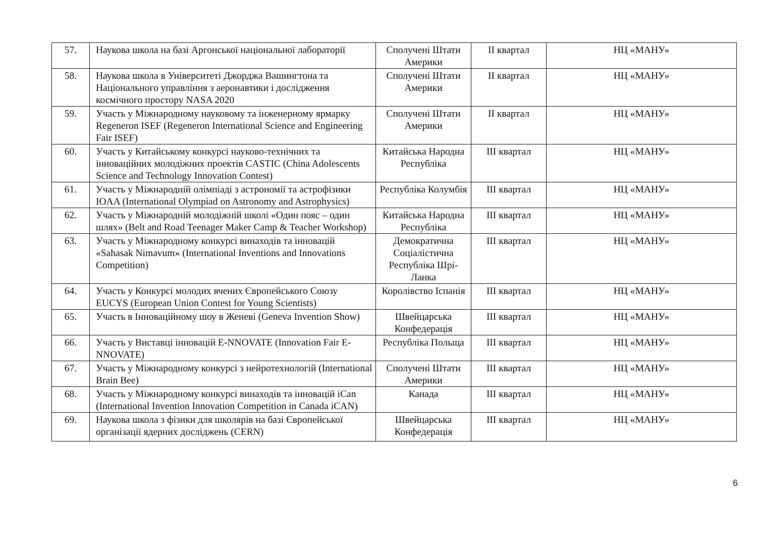| 57. | Наукова школа на базі Аргонської національної лабораторії | Сполучені Штати Америки | II квартал | НЦ «МАНУ» |
| 58. | Наукова школа в Університеті Джорджа Вашингтона та Національного управління з аеронавтики і дослідження космічного простору NASA 2020 | Сполучені Штати Америки | II квартал | НЦ «МАНУ» |
| 59. | Участь у Міжнародному науковому та інженерному ярмарку Regeneron ISEF (Regeneron International Science and Engineering Fair ISEF) | Сполучені Штати Америки | II квартал | НЦ «МАНУ» |
| 60. | Участь у Китайському конкурсі науково-технічних та інноваційних молодіжних проектів CASTIC (China Adolescents Science and Technology Innovation Contest) | Китайська Народна Республіка | III квартал | НЦ «МАНУ» |
| 61. | Участь у Міжнародній олімпіаді з астрономії та астрофізики IOAA (International Olympiad on Astronomy and Astrophysics) | Республіка Колумбія | III квартал | НЦ «МАНУ» |
| 62. | Участь у Міжнародній молодіжній школі «Один пояс – один шлях» (Belt and Road Teenager Maker Camp & Teacher Workshop) | Китайська Народна Республіка | III квартал | НЦ «МАНУ» |
| 63. | Участь у Міжнародному конкурсі винаходів та інновацій «Sahasak Nimavum» (International Inventions and Innovations Competition) | Демократична Соціалістична Республіка Шрі-Ланка | III квартал | НЦ «МАНУ» |
| 64. | Участь у Конкурсі молодих вчених Європейського Союзу EUCYS (European Union Contest for Young Scientists) | Королівство Іспанія | III квартал | НЦ «МАНУ» |
| 65. | Участь в Інноваційному шоу в Женеві (Geneva Invention Show) | Швейцарська Конфедерація | III квартал | НЦ «МАНУ» |
| 66. | Участь у Виставці інновацій E-NNOVATE (Innovation Fair E-NNOVATE) | Республіка Польща | III квартал | НЦ «МАНУ» |
| 67. | Участь у Міжнародному конкурсі з нейротехнологій (International Brain Bee) | Сполучені Штати Америки | III квартал | НЦ «МАНУ» |
| 68. | Участь у Міжнародному конкурсі винаходів та інновацій iCan (International Invention Innovation Competition in Canada iCAN) | Канада | III квартал | НЦ «МАНУ» |
| 69. | Наукова школа з фізики для школярів на базі Європейської організації ядерних досліджень (CERN) | Швейцарська Конфедерація | III квартал | НЦ «МАНУ» |
6